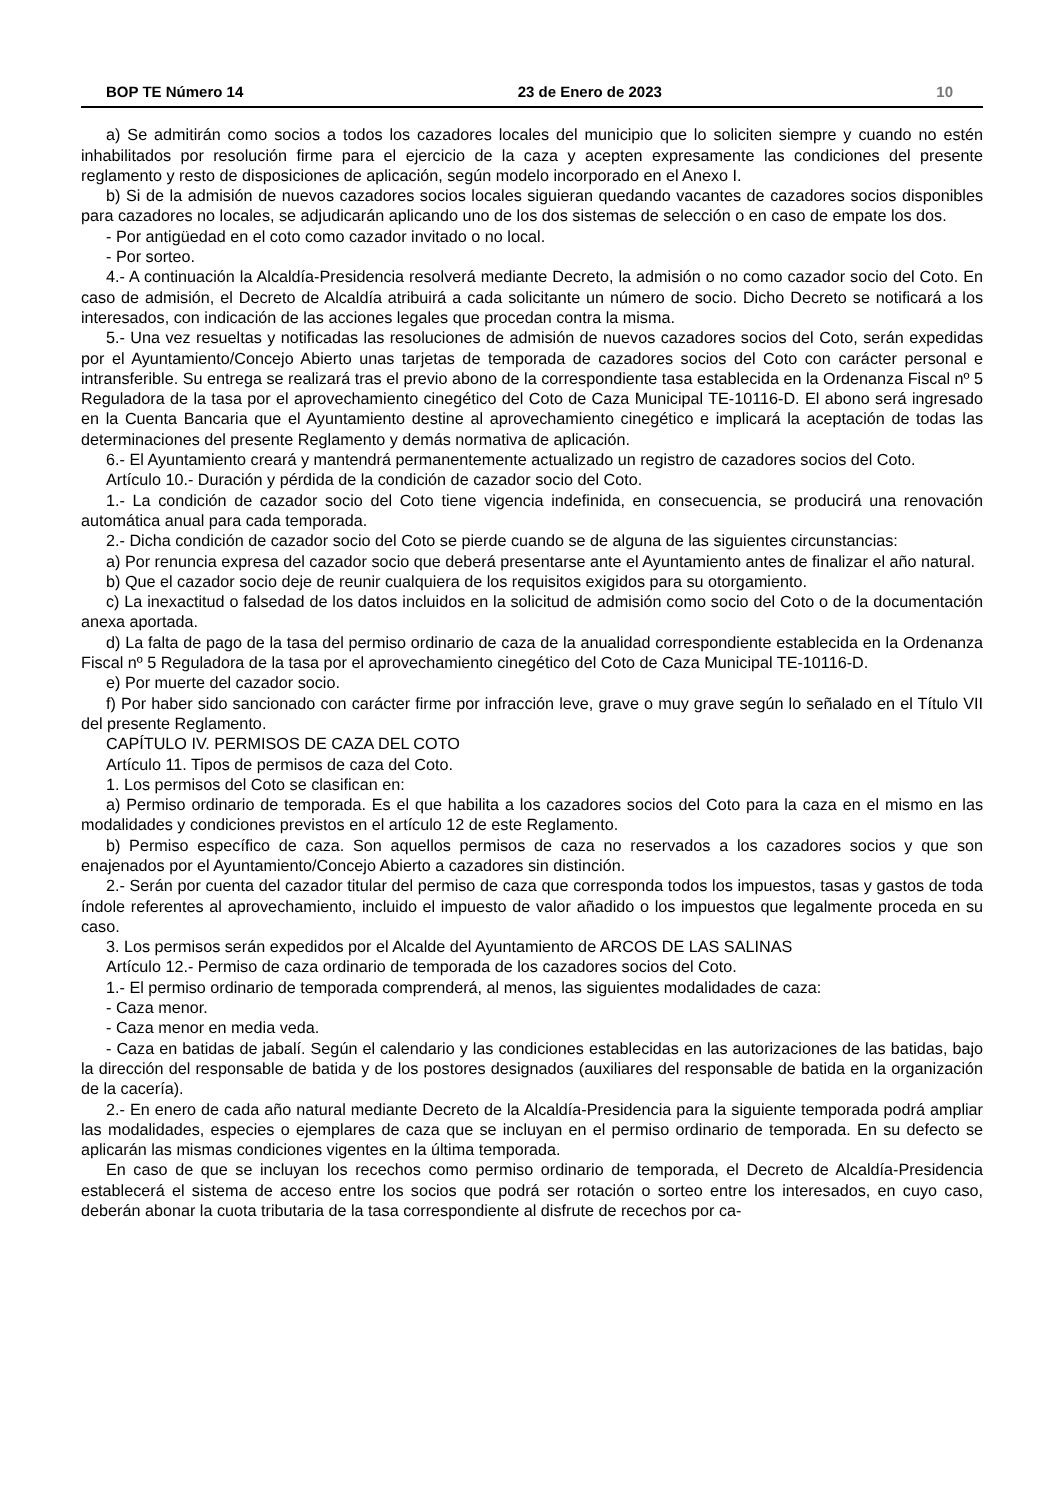BOP TE Número 14 23 de Enero de 2023 10
a) Se admitirán como socios a todos los cazadores locales del municipio que lo soliciten siempre y cuando no estén inhabilitados por resolución firme para el ejercicio de la caza y acepten expresamente las condiciones del presente reglamento y resto de disposiciones de aplicación, según modelo incorporado en el Anexo I.
b) Si de la admisión de nuevos cazadores socios locales siguieran quedando vacantes de cazadores socios disponibles para cazadores no locales, se adjudicarán aplicando uno de los dos sistemas de selección o en caso de empate los dos.
- Por antigüedad en el coto como cazador invitado o no local.
- Por sorteo.
4.- A continuación la Alcaldía-Presidencia resolverá mediante Decreto, la admisión o no como cazador socio del Coto. En caso de admisión, el Decreto de Alcaldía atribuirá a cada solicitante un número de socio. Dicho Decreto se notificará a los interesados, con indicación de las acciones legales que procedan contra la misma.
5.- Una vez resueltas y notificadas las resoluciones de admisión de nuevos cazadores socios del Coto, serán expedidas por el Ayuntamiento/Concejo Abierto unas tarjetas de temporada de cazadores socios del Coto con carácter personal e intransferible. Su entrega se realizará tras el previo abono de la correspondiente tasa establecida en la Ordenanza Fiscal nº 5 Reguladora de la tasa por el aprovechamiento cinegético del Coto de Caza Municipal TE-10116-D. El abono será ingresado en la Cuenta Bancaria que el Ayuntamiento destine al aprovechamiento cinegético e implicará la aceptación de todas las determinaciones del presente Reglamento y demás normativa de aplicación.
6.- El Ayuntamiento creará y mantendrá permanentemente actualizado un registro de cazadores socios del Coto.
Artículo 10.- Duración y pérdida de la condición de cazador socio del Coto.
1.- La condición de cazador socio del Coto tiene vigencia indefinida, en consecuencia, se producirá una renovación automática anual para cada temporada.
2.- Dicha condición de cazador socio del Coto se pierde cuando se de alguna de las siguientes circunstancias:
a) Por renuncia expresa del cazador socio que deberá presentarse ante el Ayuntamiento antes de finalizar el año natural.
b) Que el cazador socio deje de reunir cualquiera de los requisitos exigidos para su otorgamiento.
c) La inexactitud o falsedad de los datos incluidos en la solicitud de admisión como socio del Coto o de la documentación anexa aportada.
d) La falta de pago de la tasa del permiso ordinario de caza de la anualidad correspondiente establecida en la Ordenanza Fiscal nº 5 Reguladora de la tasa por el aprovechamiento cinegético del Coto de Caza Municipal TE-10116-D.
e) Por muerte del cazador socio.
f) Por haber sido sancionado con carácter firme por infracción leve, grave o muy grave según lo señalado en el Título VII del presente Reglamento.
CAPÍTULO IV. PERMISOS DE CAZA DEL COTO
Artículo 11. Tipos de permisos de caza del Coto.
1. Los permisos del Coto se clasifican en:
a) Permiso ordinario de temporada. Es el que habilita a los cazadores socios del Coto para la caza en el mismo en las modalidades y condiciones previstos en el artículo 12 de este Reglamento.
b) Permiso específico de caza. Son aquellos permisos de caza no reservados a los cazadores socios y que son enajenados por el Ayuntamiento/Concejo Abierto a cazadores sin distinción.
2.- Serán por cuenta del cazador titular del permiso de caza que corresponda todos los impuestos, tasas y gastos de toda índole referentes al aprovechamiento, incluido el impuesto de valor añadido o los impuestos que legalmente proceda en su caso.
3. Los permisos serán expedidos por el Alcalde del Ayuntamiento de ARCOS DE LAS SALINAS
Artículo 12.- Permiso de caza ordinario de temporada de los cazadores socios del Coto.
1.- El permiso ordinario de temporada comprenderá, al menos, las siguientes modalidades de caza:
- Caza menor.
- Caza menor en media veda.
- Caza en batidas de jabalí. Según el calendario y las condiciones establecidas en las autorizaciones de las batidas, bajo la dirección del responsable de batida y de los postores designados (auxiliares del responsable de batida en la organización de la cacería).
2.- En enero de cada año natural mediante Decreto de la Alcaldía-Presidencia para la siguiente temporada podrá ampliar las modalidades, especies o ejemplares de caza que se incluyan en el permiso ordinario de temporada. En su defecto se aplicarán las mismas condiciones vigentes en la última temporada.
En caso de que se incluyan los recechos como permiso ordinario de temporada, el Decreto de Alcaldía-Presidencia establecerá el sistema de acceso entre los socios que podrá ser rotación o sorteo entre los interesados, en cuyo caso, deberán abonar la cuota tributaria de la tasa correspondiente al disfrute de recechos por ca-